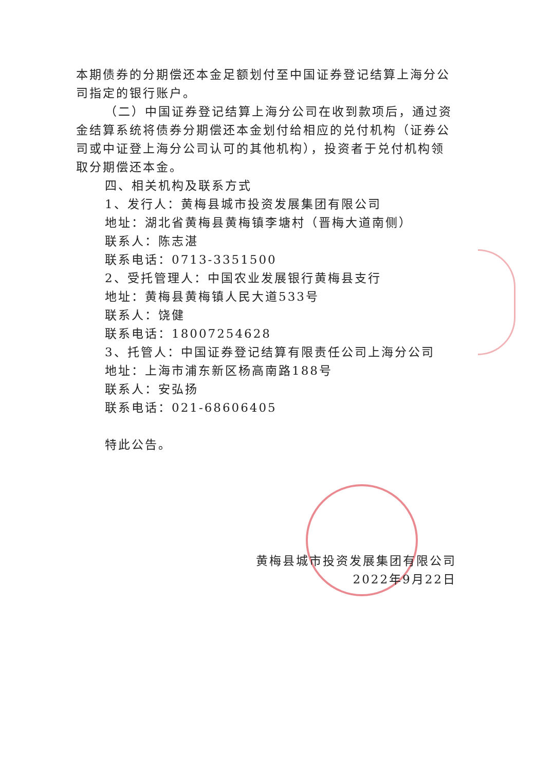本期债券的分期偿还本金足额划付至中国证券登记结算上海分公司指定的银行账户。
（二）中国证券登记结算上海分公司在收到款项后，通过资金结算系统将债券分期偿还本金划付给相应的兑付机构（证券公司或中证登上海分公司认可的其他机构），投资者于兑付机构领取分期偿还本金。
四、相关机构及联系方式
1、发行人：黄梅县城市投资发展集团有限公司
地址：湖北省黄梅县黄梅镇李塘村（晋梅大道南侧）
联系人：陈志湛
联系电话：0713-3351500
2、受托管理人：中国农业发展银行黄梅县支行
地址：黄梅县黄梅镇人民大道533号
联系人：饶健
联系电话：18007254628
3、托管人：中国证券登记结算有限责任公司上海分公司
地址：上海市浦东新区杨高南路188号
联系人：安弘扬
联系电话：021-68606405
特此公告。
黄梅县城市投资发展集团有限公司
2022年9月22日